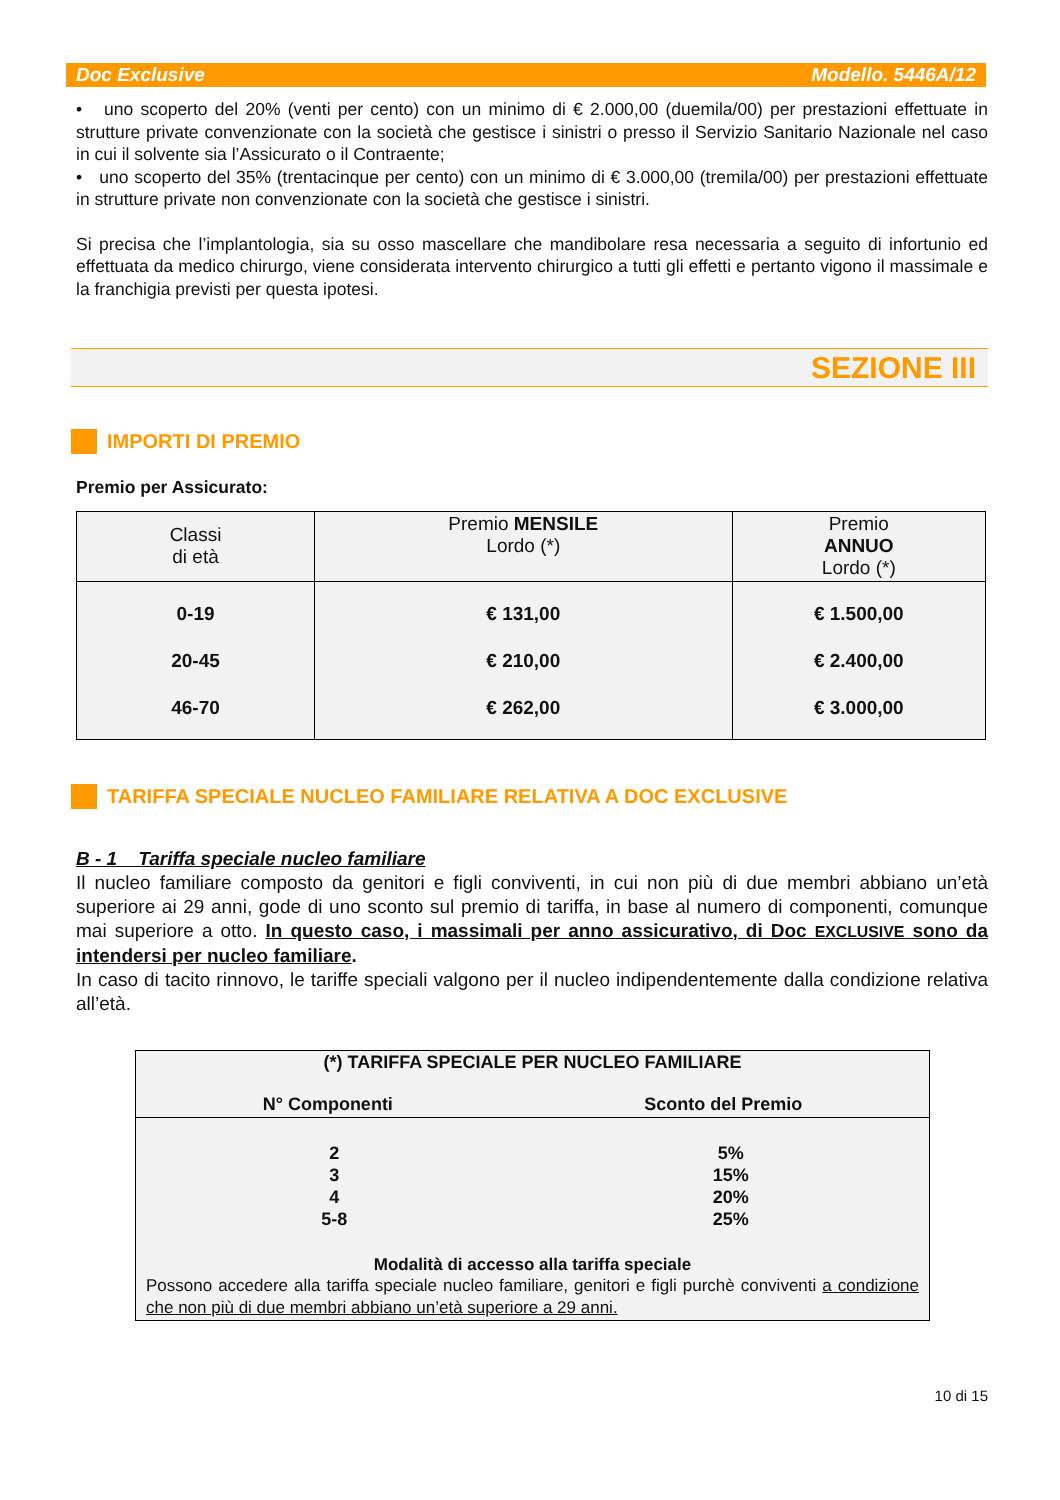Doc Exclusive Modello. 5446A/12
• uno scoperto del 20% (venti per cento) con un minimo di € 2.000,00 (duemila/00) per prestazioni effettuate in strutture private convenzionate con la società che gestisce i sinistri o presso il Servizio Sanitario Nazionale nel caso in cui il solvente sia l’Assicurato o il Contraente;
• uno scoperto del 35% (trentacinque per cento) con un minimo di € 3.000,00 (tremila/00) per prestazioni effettuate in strutture private non convenzionate con la società che gestisce i sinistri.
Si precisa che l’implantologia, sia su osso mascellare che mandibolare resa necessaria a seguito di infortunio ed effettuata da medico chirurgo, viene considerata intervento chirurgico a tutti gli effetti e pertanto vigono il massimale e la franchigia previsti per questa ipotesi.
SEZIONE III
IMPORTI DI PREMIO
Premio per Assicurato:
| Classi di età | Premio MENSILE Lordo (*) | Premio ANNUO Lordo (*) |
| --- | --- | --- |
| 0-19 20-45 46-70 | € 131,00 € 210,00 € 262,00 | € 1.500,00 € 2.400,00 € 3.000,00 |
TARIFFA SPECIALE NUCLEO FAMILIARE RELATIVA A DOC EXCLUSIVE
B - 1 Tariffa speciale nucleo familiare
Il nucleo familiare composto da genitori e figli conviventi, in cui non più di due membri abbiano un’età superiore ai 29 anni, gode di uno sconto sul premio di tariffa, in base al numero di componenti, comunque mai superiore a otto. In questo caso, i massimali per anno assicurativo, di Doc EXCLUSIVE sono da intendersi per nucleo familiare.
In caso di tacito rinnovo, le tariffe speciali valgono per il nucleo indipendentemente dalla condizione relativa all’età.
| (*) TARIFFA SPECIALE PER NUCLEO FAMILIARE N° Componenti Sconto del Premio | |
| --- | --- |
| 2 3 4 5-8 | 5% 15% 20% 25% |
| Modalità di accesso alla tariffa speciale Possono accedere alla tariffa speciale nucleo familiare, genitori e figli purchè conviventi a condizione che non più di due membri abbiano un’età superiore a 29 anni. | |
10 di 15